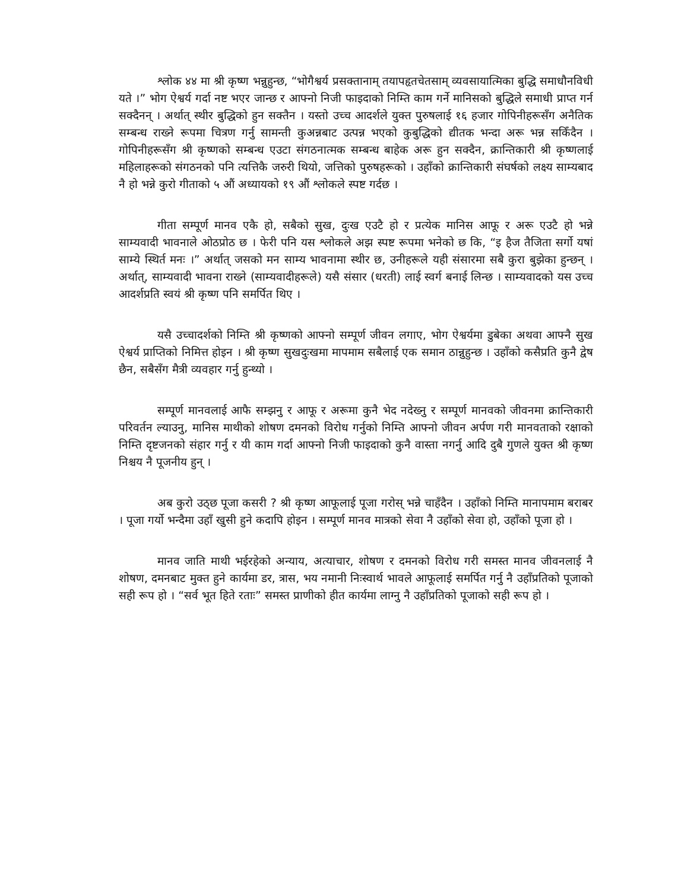श्लोक ४४ मा श्री कृष्ण भन्नुहुन्छ, “भोगैश्वर्य प्रसक्तानाम् तयापहृतचेतसाम् व्यवसायात्मिका बुद्धि समाधौनविधी यते ।” भोग ऐश्वर्य गर्दा नष्ट भएर जान्छ र आफ्नो निजी फाइदाको निम्ति काम गर्ने मानिसको बुद्धिले समाधी प्राप्त गर्न सक्दैनन् । अर्थात् स्थीर बुद्धिको हुन सक्तैन । यस्तो उच्च आदर्शले युक्त पुरुषलाई १६ हजार गोपिनीहरूसँग अनैतिक सम्बन्ध राख्ने रूपमा चित्रण गर्नु सामन्ती कुअन्नबाट उत्पन्न भएको कुबुद्धिको द्यीतक भन्दा अरू भन्न सकिँदैन । गोपिनीहरूसँग श्री कृष्णको सम्बन्ध एउटा संगठनात्मक सम्बन्ध बाहेक अरू हुन सक्दैन, क्रान्तिकारी श्री कृष्णलाई महिलाहरूको संगठनको पनि त्यत्तिकै जरुरी थियो, जत्तिको पुरुषहरूको । उहाँको क्रान्तिकारी संघर्षको लक्ष्य साम्यबाद नै हो भन्ने कुरो गीताको ५ औं अध्यायको १९ औं श्लोकले स्पष्ट गर्दछ ।
गीता सम्पूर्ण मानव एकै हो, सबैको सुख, दुःख एउटै हो र प्रत्येक मानिस आफू र अरू एउटै हो भन्ने साम्यवादी भावनाले ओठप्रोठ छ । फेरी पनि यस श्लोकले अझ स्पष्ट रूपमा भनेको छ कि, “इ हैज तैजिता सर्गो यषां साम्ये स्थिर्त मनः ।” अर्थात् जसको मन साम्य भावनामा स्थीर छ, उनीहरूले यही संसारमा सबै कुरा बुझेका हुन्छन् । अर्थात्, साम्यवादी भावना राख्ने (साम्यवादीहरूले) यसै संसार (धरती) लाई स्वर्ग बनाई लिन्छ । साम्यवादको यस उच्च आदर्शप्रति स्वयं श्री कृष्ण पनि समर्पित थिए ।
यसै उच्चादर्शको निम्ति श्री कृष्णको आफ्नो सम्पूर्ण जीवन लगाए, भोग ऐश्वर्यमा डुबेका अथवा आफ्नै सुख ऐश्वर्य प्राप्तिको निमित्त होइन । श्री कृष्ण सुखदुःखमा मापमाम सबैलाई एक समान ठान्नुहुन्छ । उहाँको कसैप्रति कुनै द्वेष छैन, सबैसँग मैत्री व्यवहार गर्नु हुन्थ्यो ।
सम्पूर्ण मानवलाई आफै सम्झनु र आफू र अरूमा कुनै भेद नदेख्नु र सम्पूर्ण मानवको जीवनमा क्रान्तिकारी परिवर्तन ल्याउनु, मानिस माथीको शोषण दमनको विरोध गर्नुको निम्ति आफ्नो जीवन अर्पण गरी मानवताको रक्षाको निम्ति दृष्टजनको संहार गर्नु र यी काम गर्दा आफ्नो निजी फाइदाको कुनै वास्ता नगर्नु आदि दुबै गुणले युक्त श्री कृष्ण निश्चय नै पूजनीय हुन् ।
अब कुरो उठ्छ पूजा कसरी ? श्री कृष्ण आफूलाई पूजा गरोस् भन्ने चाहँदैन । उहाँको निम्ति मानापमाम बराबर । पूजा गर्यो भन्दैमा उहाँ खुसी हुने कदापि होइन । सम्पूर्ण मानव मात्रको सेवा नै उहाँको सेवा हो, उहाँको पूजा हो ।
मानव जाति माथी भईरहेको अन्याय, अत्याचार, शोषण र दमनको विरोध गरी समस्त मानव जीवनलाई नै शोषण, दमनबाट मुक्त हुने कार्यमा डर, त्रास, भय नमानी निःस्वार्थ भावले आफूलाई समर्पित गर्नु नै उहाँप्रतिको पूजाको सही रूप हो । “सर्व भूत हिते रताः” समस्त प्राणीको हीत कार्यमा लाग्नु नै उहाँप्रतिको पूजाको सही रूप हो ।